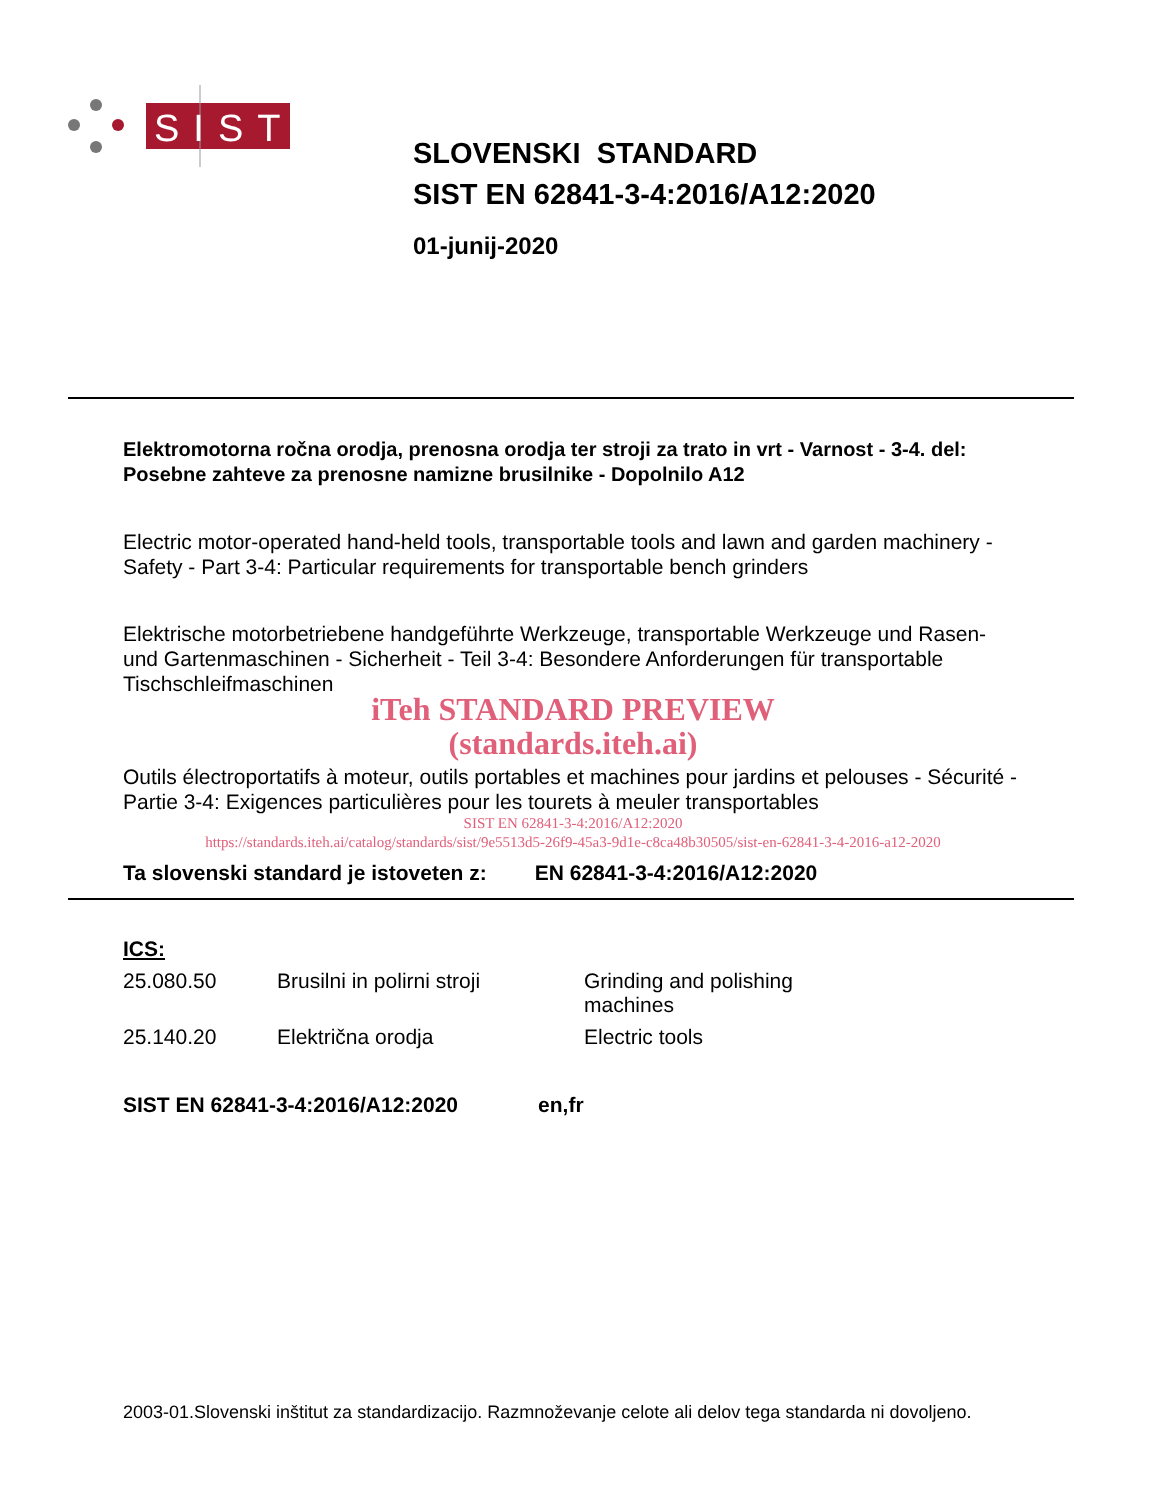SIST
SLOVENSKI STANDARD
SIST EN 62841-3-4:2016/A12:2020
01-junij-2020
Elektromotorna ročna orodja, prenosna orodja ter stroji za trato in vrt - Varnost - 3-4. del: Posebne zahteve za prenosne namizne brusilnike - Dopolnilo A12
Electric motor-operated hand-held tools, transportable tools and lawn and garden machinery - Safety - Part 3-4: Particular requirements for transportable bench grinders
Elektrische motorbetriebene handgeführte Werkzeuge, transportable Werkzeuge und Rasen- und Gartenmaschinen - Sicherheit - Teil 3-4: Besondere Anforderungen für transportable Tischschleifmaschinen
iTeh STANDARD PREVIEW
(standards.iteh.ai)
Outils électroportatifs à moteur, outils portables et machines pour jardins et pelouses - Sécurité - Partie 3-4: Exigences particulières pour les tourets à meuler transportables
SIST EN 62841-3-4:2016/A12:2020
https://standards.iteh.ai/catalog/standards/sist/9e5513d5-26f9-45a3-9d1e-c8ca48b30505/sist-en-62841-3-4-2016-a12-2020
Ta slovenski standard je istoveten z: EN 62841-3-4:2016/A12:2020
ICS:
| 25.080.50 | Brusilni in polirni stroji | Grinding and polishing machines |
| 25.140.20 | Električna orodja | Electric tools |
SIST EN 62841-3-4:2016/A12:2020 en,fr
2003-01.Slovenski inštitut za standardizacijo. Razmnoževanje celote ali delov tega standarda ni dovoljeno.